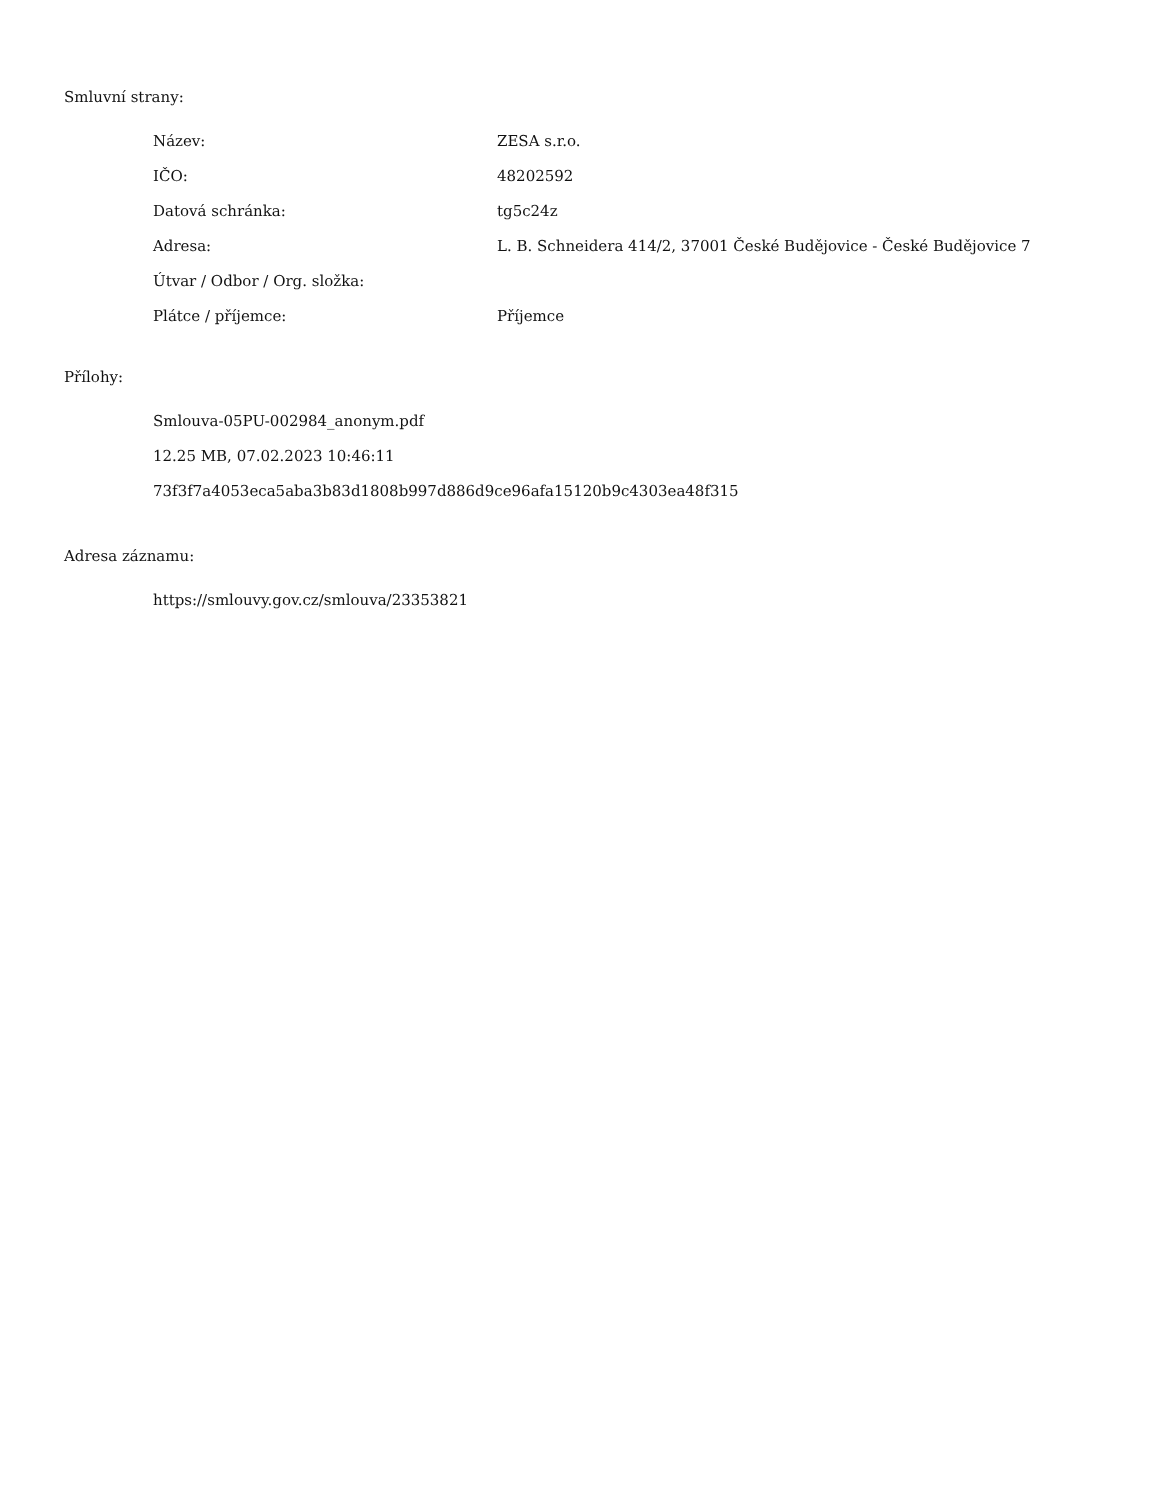Smluvní strany:
| Název: | ZESA s.r.o. |
| IČO: | 48202592 |
| Datová schránka: | tg5c24z |
| Adresa: | L. B. Schneidera 414/2, 37001 České Budějovice - České Budějovice 7 |
| Útvar / Odbor / Org. složka: | |
| Plátce / příjemce: | Příjemce |
Přílohy:
Smlouva-05PU-002984_anonym.pdf
12.25 MB, 07.02.2023 10:46:11
73f3f7a4053eca5aba3b83d1808b997d886d9ce96afa15120b9c4303ea48f315
Adresa záznamu:
https://smlouvy.gov.cz/smlouva/23353821